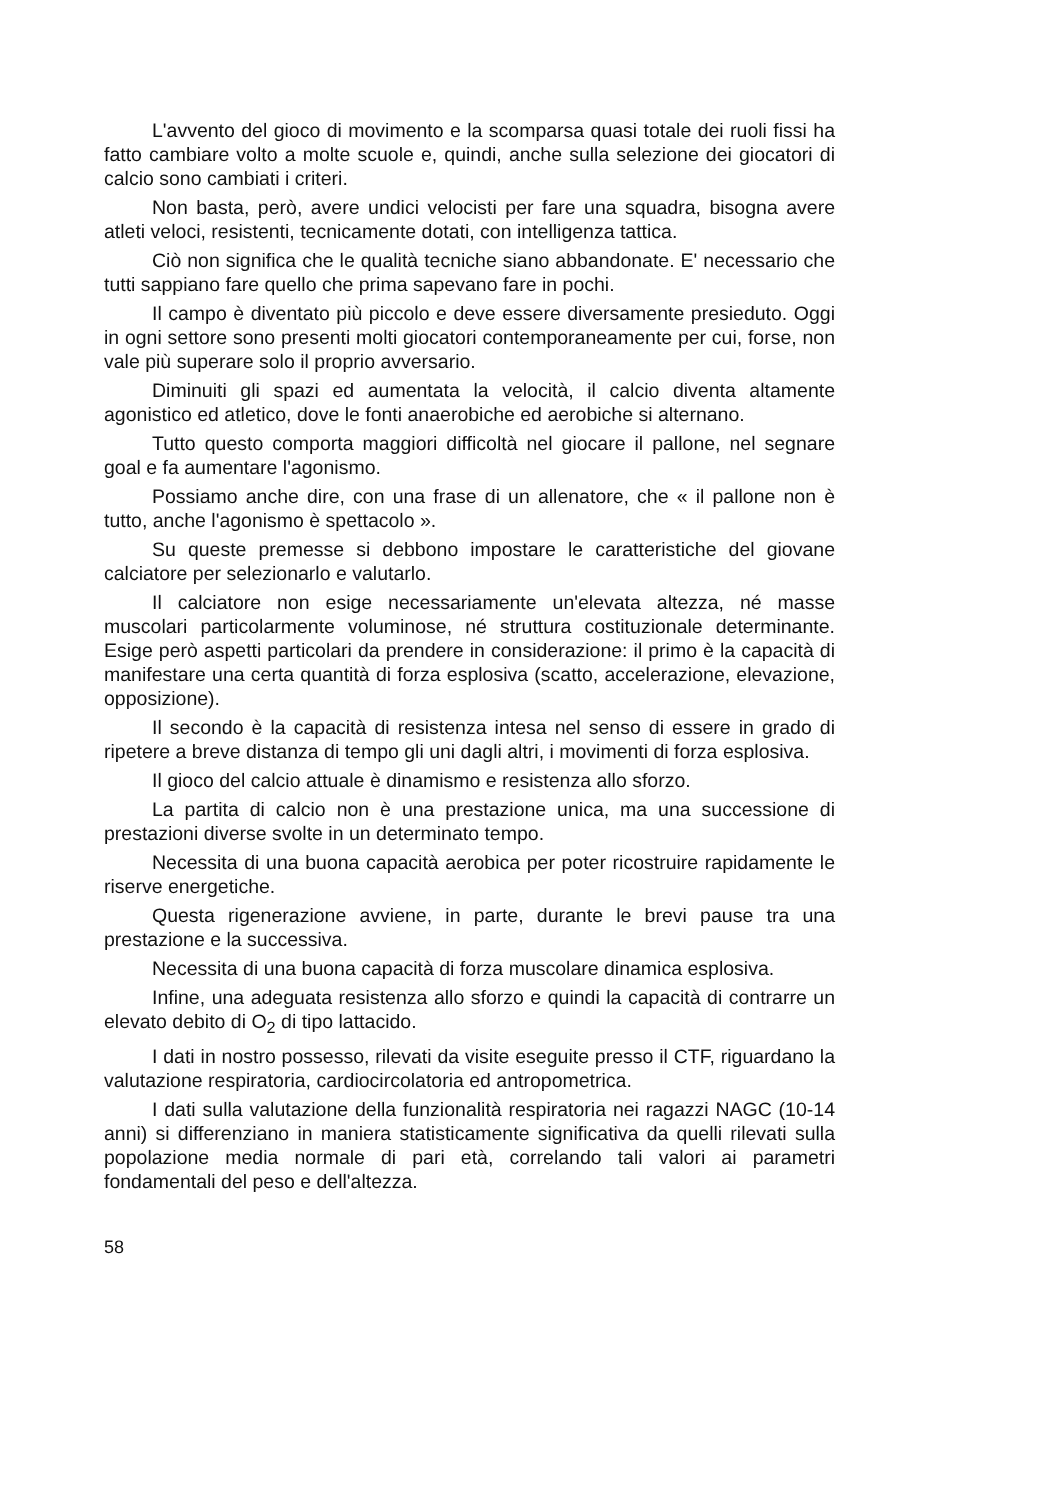L'avvento del gioco di movimento e la scomparsa quasi totale dei ruoli fissi ha fatto cambiare volto a molte scuole e, quindi, anche sulla selezione dei giocatori di calcio sono cambiati i criteri.
Non basta, però, avere undici velocisti per fare una squadra, bisogna avere atleti veloci, resistenti, tecnicamente dotati, con intelligenza tattica.
Ciò non significa che le qualità tecniche siano abbandonate. E' necessario che tutti sappiano fare quello che prima sapevano fare in pochi.
Il campo è diventato più piccolo e deve essere diversamente presieduto. Oggi in ogni settore sono presenti molti giocatori contemporaneamente per cui, forse, non vale più superare solo il proprio avversario.
Diminuiti gli spazi ed aumentata la velocità, il calcio diventa altamente agonistico ed atletico, dove le fonti anaerobiche ed aerobiche si alternano.
Tutto questo comporta maggiori difficoltà nel giocare il pallone, nel segnare goal e fa aumentare l'agonismo.
Possiamo anche dire, con una frase di un allenatore, che « il pallone non è tutto, anche l'agonismo è spettacolo ».
Su queste premesse si debbono impostare le caratteristiche del giovane calciatore per selezionarlo e valutarlo.
Il calciatore non esige necessariamente un'elevata altezza, né masse muscolari particolarmente voluminose, né struttura costituzionale determinante. Esige però aspetti particolari da prendere in considerazione: il primo è la capacità di manifestare una certa quantità di forza esplosiva (scatto, accelerazione, elevazione, opposizione).
Il secondo è la capacità di resistenza intesa nel senso di essere in grado di ripetere a breve distanza di tempo gli uni dagli altri, i movimenti di forza esplosiva.
Il gioco del calcio attuale è dinamismo e resistenza allo sforzo.
La partita di calcio non è una prestazione unica, ma una successione di prestazioni diverse svolte in un determinato tempo.
Necessita di una buona capacità aerobica per poter ricostruire rapidamente le riserve energetiche.
Questa rigenerazione avviene, in parte, durante le brevi pause tra una prestazione e la successiva.
Necessita di una buona capacità di forza muscolare dinamica esplosiva.
Infine, una adeguata resistenza allo sforzo e quindi la capacità di contrarre un elevato debito di O<sub>2</sub> di tipo lattacido.
I dati in nostro possesso, rilevati da visite eseguite presso il CTF, riguardano la valutazione respiratoria, cardiocircolatoria ed antropometrica.
I dati sulla valutazione della funzionalità respiratoria nei ragazzi NAGC (10-14 anni) si differenziano in maniera statisticamente significativa da quelli rilevati sulla popolazione media normale di pari età, correlando tali valori ai parametri fondamentali del peso e dell'altezza.
58